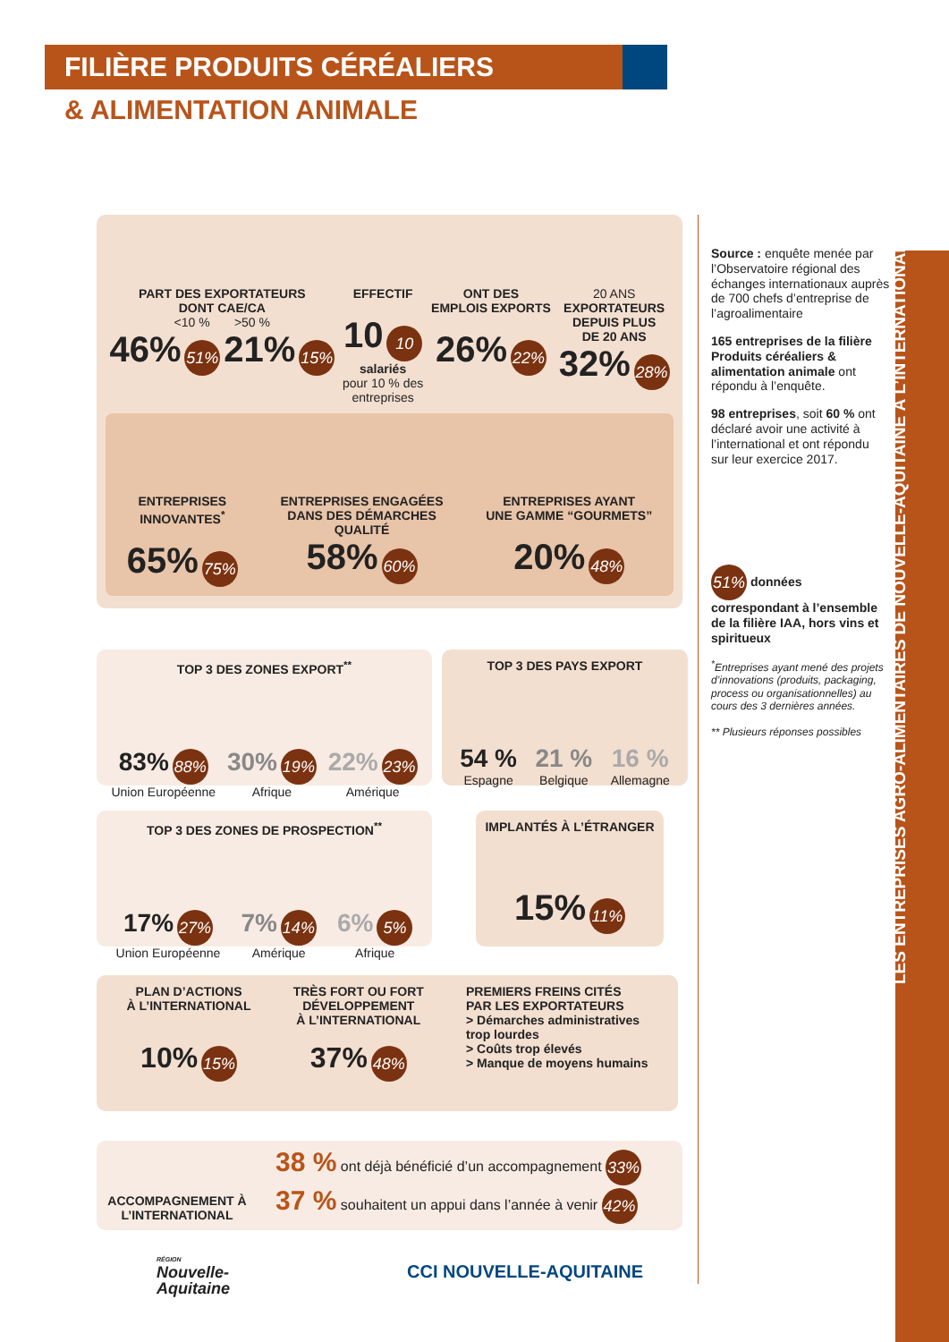FILIÈRE PRODUITS CÉRÉALIERS
& ALIMENTATION ANIMALE
LES ENTREPRISES AGRO-ALIMENTAIRES DE NOUVELLE-AQUITAINE À L’INTERNATIONAL
PART DES EXPORTATEURS
DONT CAE/CA
<10 % >50 %
46% 51% 21% 15%
EFFECTIF
10 10
salariés
pour 10 % des
entreprises
ONT DES
EMPLOIS EXPORTS
26% 22%
20 ANS
EXPORTATEURS
DEPUIS PLUS
DE 20 ANS
32% 28%
ENTREPRISES
INNOVANTES<sup>*</sup>
65% 75%
ENTREPRISES ENGAGÉES
DANS DES DÉMARCHES
QUALITÉ
58% 60%
ENTREPRISES AYANT
UNE GAMME “GOURMETS”
20% 48%
Source : enquête menée par l’Observatoire régional des échanges internationaux auprès de 700 chefs d’entreprise de l’agroalimentaire
165 entreprises de la filière Produits céréaliers & alimentation animale ont répondu à l’enquête.
98 entreprises, soit 60 % ont déclaré avoir une activité à l’international et ont répondu sur leur exercice 2017.
51% données correspondant à l’ensemble de la filière IAA, hors vins et spiritueux
<sup>*</sup> Entreprises ayant mené des projets d’innovations (produits, packaging, process ou organisationnelles) au cours des 3 dernières années.
** Plusieurs réponses possibles
TOP 3 DES ZONES EXPORT<sup>**</sup>
83% 88%
Union Européenne
30% 19%
Afrique
22% 23%
Amérique
TOP 3 DES PAYS EXPORT
54 %
Espagne
21 %
Belgique
16 %
Allemagne
TOP 3 DES ZONES DE PROSPECTION<sup>**</sup>
17% 27%
Union Européenne
7% 14%
Amérique
6% 5%
Afrique
IMPLANTÉS À L’ÉTRANGER
15% 11%
PLAN D’ACTIONS
À L’INTERNATIONAL
10% 15%
TRÈS FORT OU FORT
DÉVELOPPEMENT
À L’INTERNATIONAL
37% 48%
PREMIERS FREINS CITÉS
PAR LES EXPORTATEURS
> Démarches administratives
trop lourdes
> Coûts trop élevés
> Manque de moyens humains
ACCOMPAGNEMENT À L’INTERNATIONAL
38 % ont déjà bénéficié d’un accompagnement 33%
37 % souhaitent un appui dans l’année à venir 42%
RÉGION
Nouvelle-
Aquitaine
CCI NOUVELLE-AQUITAINE